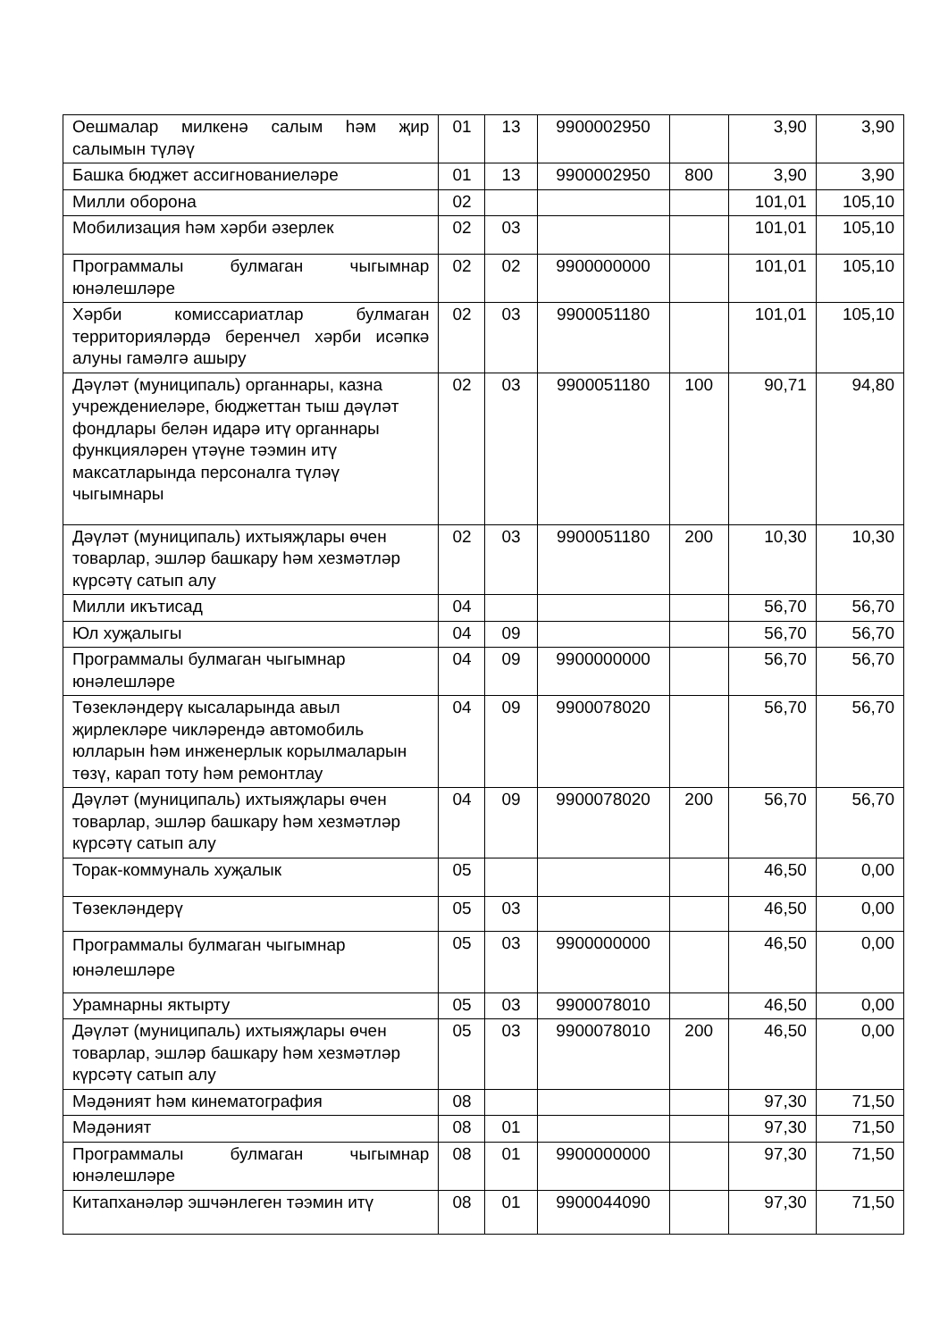| Оешмалар милкенә салым һәм җир салымын түләү | 01 | 13 | 9900002950 | | 3,90 | 3,90 |
| Башка бюджет ассигнованиеләре | 01 | 13 | 9900002950 | 800 | 3,90 | 3,90 |
| Милли оборона | 02 | | | | 101,01 | 105,10 |
| Мобилизация һәм хәрби әзерлек | 02 | 03 | | | 101,01 | 105,10 |
| Программалы булмаган чыгымнар юнәлешләре | 02 | 02 | 9900000000 | | 101,01 | 105,10 |
| Хәрби комиссариатлар булмаган территорияләрдә беренчел хәрби исәпкә алуны гамәлгә ашыру | 02 | 03 | 9900051180 | | 101,01 | 105,10 |
| Дәүләт (муниципаль) органнары, казна учреждениеләре, бюджеттан тыш дәүләт фондлары белән идарә итү органнары функцияләрен үтәүне тәэмин итү максатларында персоналга түләү чыгымнары | 02 | 03 | 9900051180 | 100 | 90,71 | 94,80 |
| Дәүләт (муниципаль) ихтыяҗлары өчен товарлар, эшләр башкару һәм хезмәтләр күрсәтү сатып алу | 02 | 03 | 9900051180 | 200 | 10,30 | 10,30 |
| Милли икътисад | 04 | | | | 56,70 | 56,70 |
| Юл хуҗалыгы | 04 | 09 | | | 56,70 | 56,70 |
| Программалы булмаган чыгымнар юнәлешләре | 04 | 09 | 9900000000 | | 56,70 | 56,70 |
| Төзекләндерү кысаларында авыл җирлекләре чикләрендә автомобиль юлларын һәм инженерлык корылмаларын төзү, карап тоту һәм ремонтлау | 04 | 09 | 9900078020 | | 56,70 | 56,70 |
| Дәүләт (муниципаль) ихтыяҗлары өчен товарлар, эшләр башкару һәм хезмәтләр күрсәтү сатып алу | 04 | 09 | 9900078020 | 200 | 56,70 | 56,70 |
| Торак-коммуналь хуҗалык | 05 | | | | 46,50 | 0,00 |
| Төзекләндерү | 05 | 03 | | | 46,50 | 0,00 |
| Программалы булмаган чыгымнар юнәлешләре | 05 | 03 | 9900000000 | | 46,50 | 0,00 |
| Урамнарны яктырту | 05 | 03 | 9900078010 | | 46,50 | 0,00 |
| Дәүләт (муниципаль) ихтыяҗлары өчен товарлар, эшләр башкару һәм хезмәтләр күрсәтү сатып алу | 05 | 03 | 9900078010 | 200 | 46,50 | 0,00 |
| Мәдәният һәм кинематография | 08 | | | | 97,30 | 71,50 |
| Мәдәният | 08 | 01 | | | 97,30 | 71,50 |
| Программалы булмаган чыгымнар юнәлешләре | 08 | 01 | 9900000000 | | 97,30 | 71,50 |
| Китапханәләр эшчәнлеген тәэмин итү | 08 | 01 | 9900044090 | | 97,30 | 71,50 |